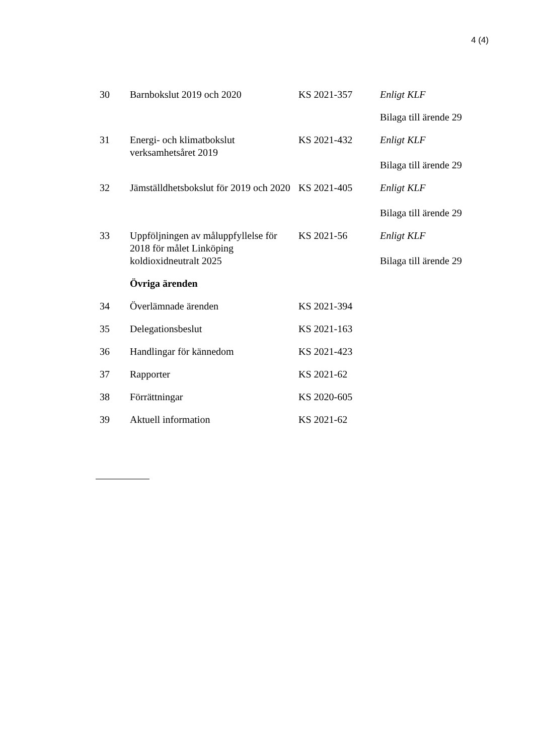4 (4)
| 30 | Barnbokslut 2019 och 2020 | KS 2021-357 | Enligt KLF |
| | | | Bilaga till ärende 29 |
| 31 | Energi- och klimatbokslut verksamhetsåret 2019 | KS 2021-432 | Enligt KLF Bilaga till ärende 29 |
| 32 | Jämställdhetsbokslut för 2019 och 2020 | KS 2021-405 | Enligt KLF Bilaga till ärende 29 |
| 33 | Uppföljningen av måluppfyllelse för 2018 för målet Linköping koldioxidneutralt 2025 | KS 2021-56 | Enligt KLF Bilaga till ärende 29 |
| | Övriga ärenden | | |
| 34 | Överlämnade ärenden | KS 2021-394 | |
| 35 | Delegationsbeslut | KS 2021-163 | |
| 36 | Handlingar för kännedom | KS 2021-423 | |
| 37 | Rapporter | KS 2021-62 | |
| 38 | Förrättningar | KS 2020-605 | |
| 39 | Aktuell information | KS 2021-62 | |